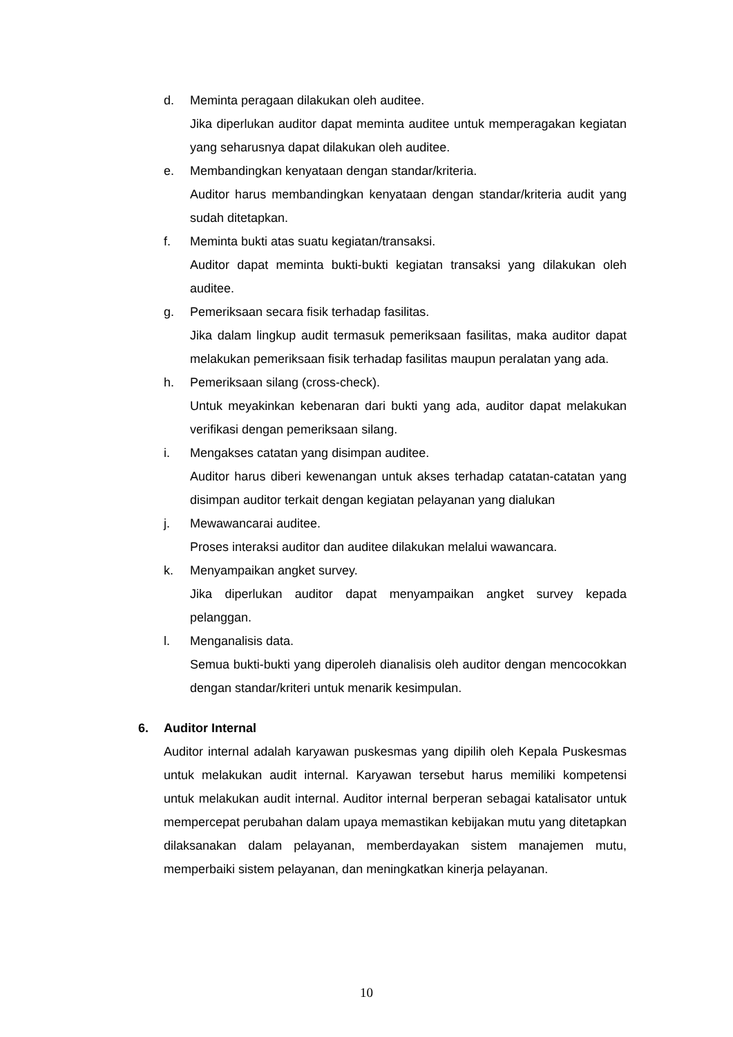d. Meminta peragaan dilakukan oleh auditee.
Jika diperlukan auditor dapat meminta auditee untuk memperagakan kegiatan yang seharusnya dapat dilakukan oleh auditee.
e. Membandingkan kenyataan dengan standar/kriteria.
Auditor harus membandingkan kenyataan dengan standar/kriteria audit yang sudah ditetapkan.
f. Meminta bukti atas suatu kegiatan/transaksi.
Auditor dapat meminta bukti-bukti kegiatan transaksi yang dilakukan oleh auditee.
g. Pemeriksaan secara fisik terhadap fasilitas.
Jika dalam lingkup audit termasuk pemeriksaan fasilitas, maka auditor dapat melakukan pemeriksaan fisik terhadap fasilitas maupun peralatan yang ada.
h. Pemeriksaan silang (cross-check).
Untuk meyakinkan kebenaran dari bukti yang ada, auditor dapat melakukan verifikasi dengan pemeriksaan silang.
i. Mengakses catatan yang disimpan auditee.
Auditor harus diberi kewenangan untuk akses terhadap catatan-catatan yang disimpan auditor terkait dengan kegiatan pelayanan yang dialukan
j. Mewawancarai auditee.
Proses interaksi auditor dan auditee dilakukan melalui wawancara.
k. Menyampaikan angket survey.
Jika diperlukan auditor dapat menyampaikan angket survey kepada pelanggan.
l. Menganalisis data.
Semua bukti-bukti yang diperoleh dianalisis oleh auditor dengan mencocokkan dengan standar/kriteri untuk menarik kesimpulan.
6. Auditor Internal
Auditor internal adalah karyawan puskesmas yang dipilih oleh Kepala Puskesmas untuk melakukan audit internal. Karyawan tersebut harus memiliki kompetensi untuk melakukan audit internal. Auditor internal berperan sebagai katalisator untuk mempercepat perubahan dalam upaya memastikan kebijakan mutu yang ditetapkan dilaksanakan dalam pelayanan, memberdayakan sistem manajemen mutu, memperbaiki sistem pelayanan, dan meningkatkan kinerja pelayanan.
10